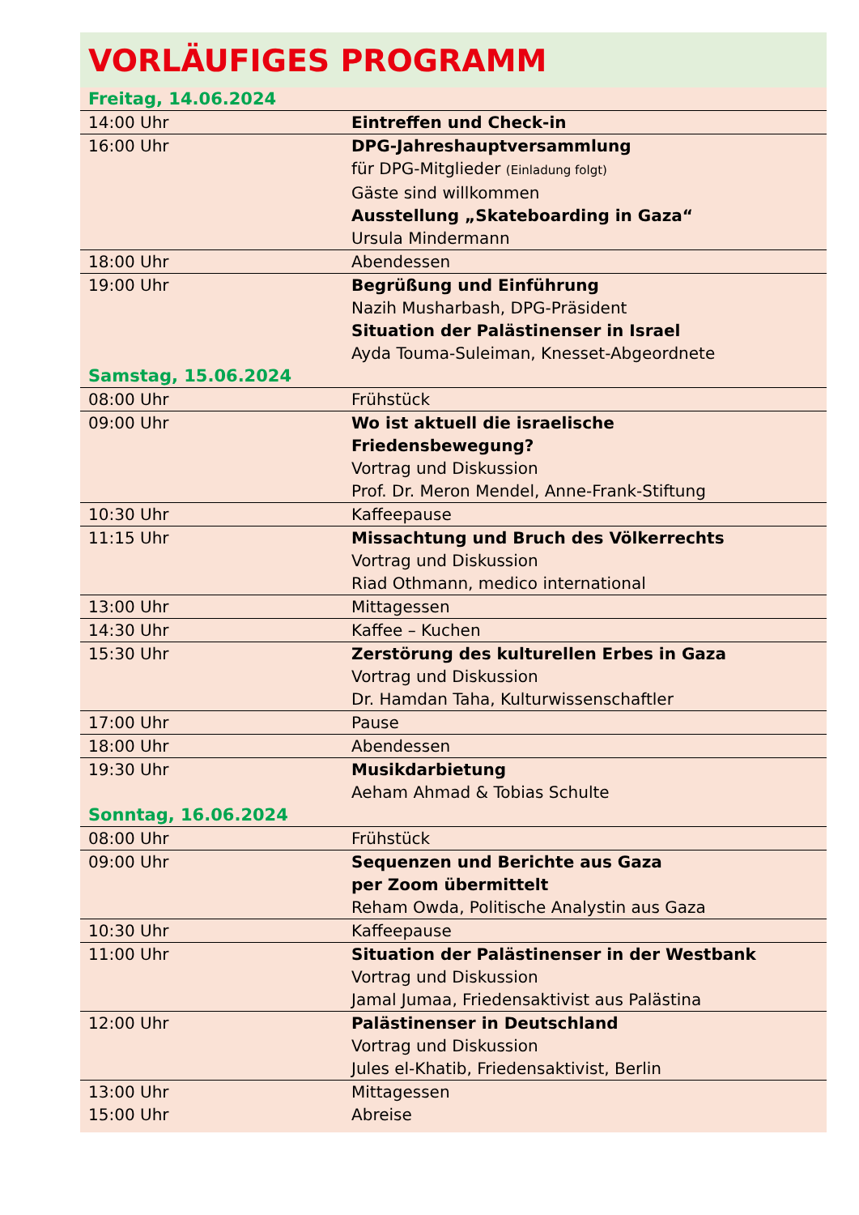VORLÄUFIGES PROGRAMM
| Freitag, 14.06.2024 | |
| 14:00 Uhr | Eintreffen und Check-in |
| 16:00 Uhr | DPG-Jahreshauptversammlung für DPG-Mitglieder (Einladung folgt) Gäste sind willkommen Ausstellung „Skateboarding in Gaza“ Ursula Mindermann |
| 18:00 Uhr | Abendessen |
| 19:00 Uhr | Begrüßung und Einführung Nazih Musharbash, DPG-Präsident Situation der Palästinenser in Israel Ayda Touma-Suleiman, Knesset-Abgeordnete |
| Samstag, 15.06.2024 | |
| 08:00 Uhr | Frühstück |
| 09:00 Uhr | Wo ist aktuell die israelische Friedensbewegung? Vortrag und Diskussion Prof. Dr. Meron Mendel, Anne-Frank-Stiftung |
| 10:30 Uhr | Kaffeepause |
| 11:15 Uhr | Missachtung und Bruch des Völkerrechts Vortrag und Diskussion Riad Othmann, medico international |
| 13:00 Uhr | Mittagessen |
| 14:30 Uhr | Kaffee – Kuchen |
| 15:30 Uhr | Zerstörung des kulturellen Erbes in Gaza Vortrag und Diskussion Dr. Hamdan Taha, Kulturwissenschaftler |
| 17:00 Uhr | Pause |
| 18:00 Uhr | Abendessen |
| 19:30 Uhr | Musikdarbietung Aeham Ahmad & Tobias Schulte |
| Sonntag, 16.06.2024 | |
| 08:00 Uhr | Frühstück |
| 09:00 Uhr | Sequenzen und Berichte aus Gaza per Zoom übermittelt Reham Owda, Politische Analystin aus Gaza |
| 10:30 Uhr | Kaffeepause |
| 11:00 Uhr | Situation der Palästinenser in der Westbank Vortrag und Diskussion Jamal Jumaa, Friedensaktivist aus Palästina |
| 12:00 Uhr | Palästinenser in Deutschland Vortrag und Diskussion Jules el-Khatib, Friedensaktivist, Berlin |
| 13:00 Uhr 15:00 Uhr | Mittagessen Abreise |